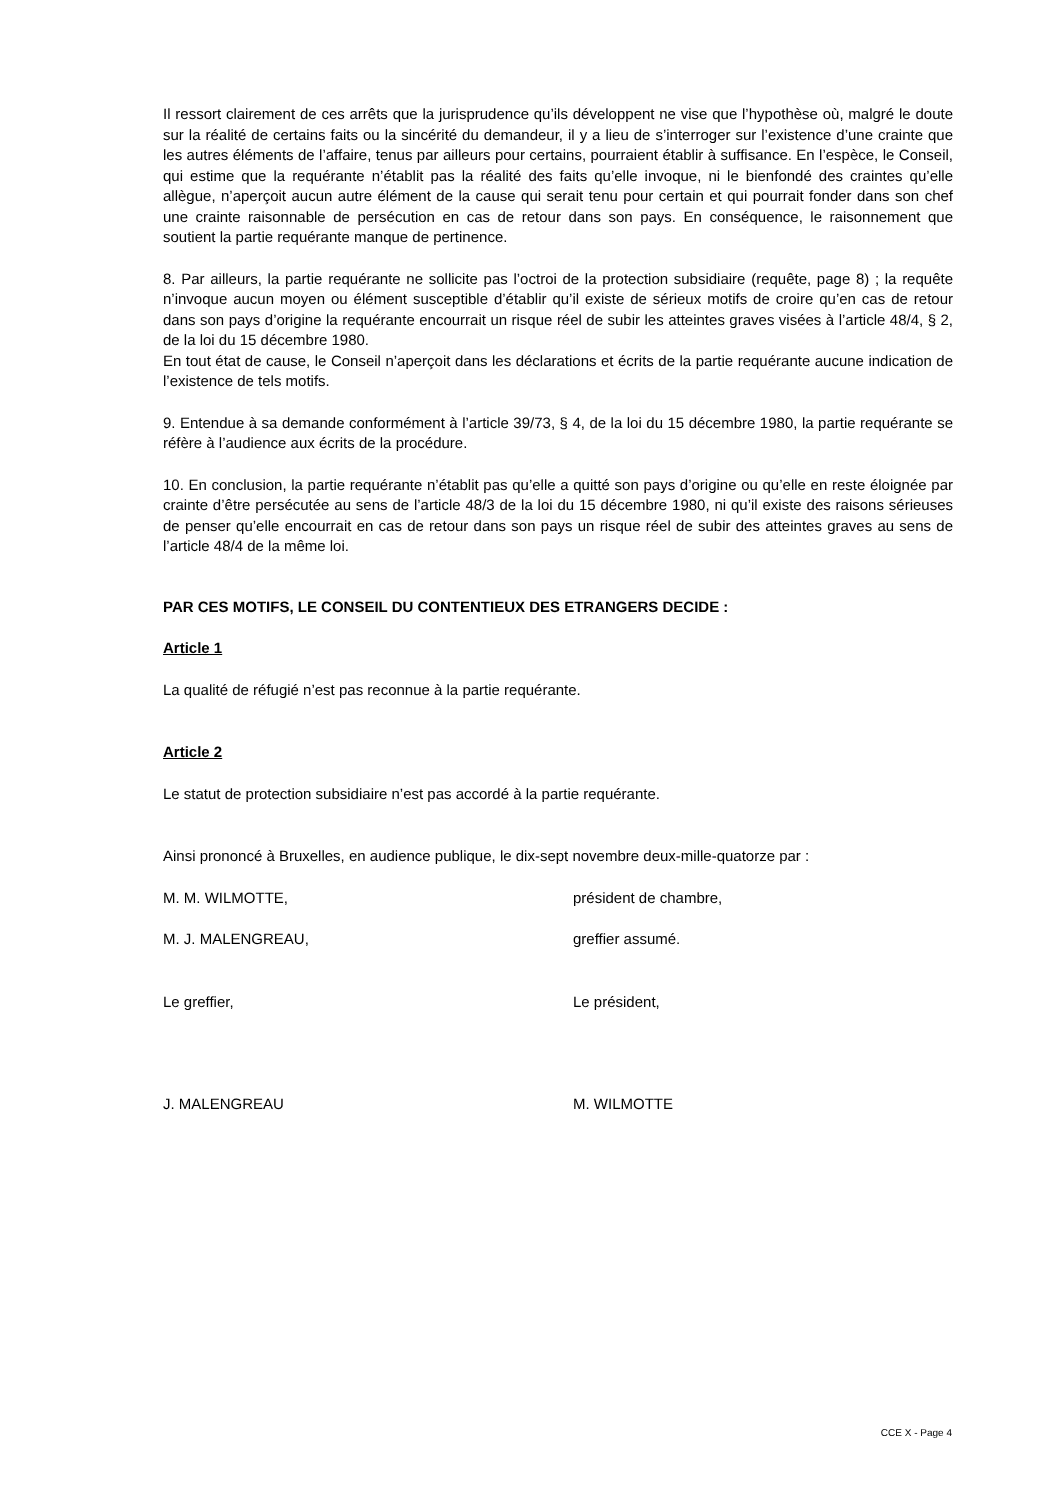Il ressort clairement de ces arrêts que la jurisprudence qu’ils développent ne vise que l’hypothèse où, malgré le doute sur la réalité de certains faits ou la sincérité du demandeur, il y a lieu de s’interroger sur l’existence d’une crainte que les autres éléments de l’affaire, tenus par ailleurs pour certains, pourraient établir à suffisance. En l’espèce, le Conseil, qui estime que la requérante n’établit pas la réalité des faits qu’elle invoque, ni le bienfondé des craintes qu’elle allègue, n’aperçoit aucun autre élément de la cause qui serait tenu pour certain et qui pourrait fonder dans son chef une crainte raisonnable de persécution en cas de retour dans son pays. En conséquence, le raisonnement que soutient la partie requérante manque de pertinence.
8. Par ailleurs, la partie requérante ne sollicite pas l’octroi de la protection subsidiaire (requête, page 8) ; la requête n’invoque aucun moyen ou élément susceptible d’établir qu’il existe de sérieux motifs de croire qu’en cas de retour dans son pays d’origine la requérante encourrait un risque réel de subir les atteintes graves visées à l’article 48/4, § 2, de la loi du 15 décembre 1980.
En tout état de cause, le Conseil n’aperçoit dans les déclarations et écrits de la partie requérante aucune indication de l’existence de tels motifs.
9. Entendue à sa demande conformément à l’article 39/73, § 4, de la loi du 15 décembre 1980, la partie requérante se réfère à l’audience aux écrits de la procédure.
10. En conclusion, la partie requérante n’établit pas qu’elle a quitté son pays d’origine ou qu’elle en reste éloignée par crainte d’être persécutée au sens de l’article 48/3 de la loi du 15 décembre 1980, ni qu’il existe des raisons sérieuses de penser qu’elle encourrait en cas de retour dans son pays un risque réel de subir des atteintes graves au sens de l’article 48/4 de la même loi.
PAR CES MOTIFS, LE CONSEIL DU CONTENTIEUX DES ETRANGERS DECIDE :
Article 1
La qualité de réfugié n’est pas reconnue à la partie requérante.
Article 2
Le statut de protection subsidiaire n’est pas accordé à la partie requérante.
Ainsi prononcé à Bruxelles, en audience publique, le dix-sept novembre deux-mille-quatorze par :
M. M. WILMOTTE, président de chambre,
M. J. MALENGREAU, greffier assumé.
Le greffier, Le président,
J. MALENGREAU M. WILMOTTE
CCE X - Page 4